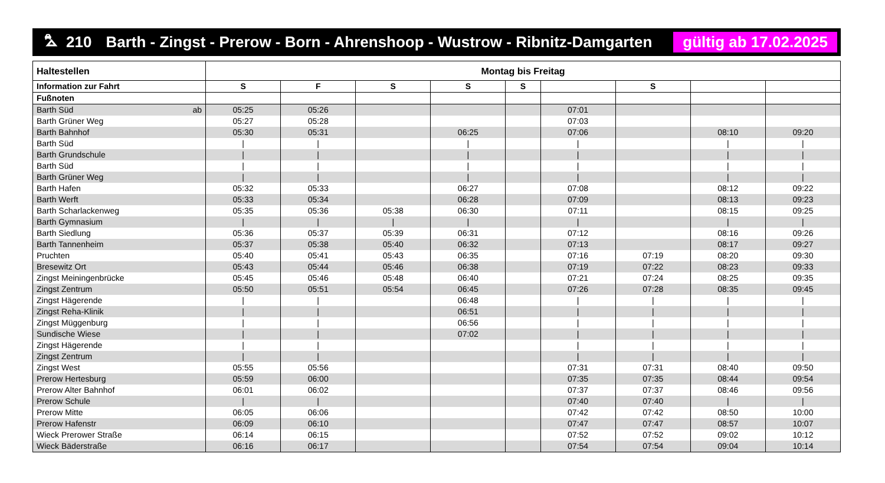⛍ 210 Barth - Zingst - Prerow - Born - Ahrenshoop - Wustrow - Ribnitz-Damgarten gültig ab 17.02.2025
| Haltestellen | Montag bis Freitag | | | | | | | | |
| --- | --- | --- | --- | --- | --- | --- | --- | --- | --- |
| Information zur Fahrt | S | F | S | S | S | | S | | |
| Fußnoten | | | | | | | | | |
| Barth Süd ab | 05:25 | 05:26 | | | | 07:01 | | | |
| Barth Grüner Weg | 05:27 | 05:28 | | | | 07:03 | | | |
| Barth Bahnhof | 05:30 | 05:31 | | 06:25 | | 07:06 | | 08:10 | 09:20 |
| Barth Süd | / | / | | / | | / | | / | / |
| Barth Grundschule | / | / | | / | | / | | / | / |
| Barth Süd | / | / | | / | | / | | / | / |
| Barth Grüner Weg | / | / | | / | | / | | / | / |
| Barth Hafen | 05:32 | 05:33 | | 06:27 | | 07:08 | | 08:12 | 09:22 |
| Barth Werft | 05:33 | 05:34 | | 06:28 | | 07:09 | | 08:13 | 09:23 |
| Barth Scharlackenweg | 05:35 | 05:36 | 05:38 | 06:30 | | 07:11 | | 08:15 | 09:25 |
| Barth Gymnasium | / | / | / | / | | / | | / | / |
| Barth Siedlung | 05:36 | 05:37 | 05:39 | 06:31 | | 07:12 | | 08:16 | 09:26 |
| Barth Tannenheim | 05:37 | 05:38 | 05:40 | 06:32 | | 07:13 | | 08:17 | 09:27 |
| Pruchten | 05:40 | 05:41 | 05:43 | 06:35 | | 07:16 | 07:19 | 08:20 | 09:30 |
| Bresewitz Ort | 05:43 | 05:44 | 05:46 | 06:38 | | 07:19 | 07:22 | 08:23 | 09:33 |
| Zingst Meiningenbrücke | 05:45 | 05:46 | 05:48 | 06:40 | | 07:21 | 07:24 | 08:25 | 09:35 |
| Zingst Zentrum | 05:50 | 05:51 | 05:54 | 06:45 | | 07:26 | 07:28 | 08:35 | 09:45 |
| Zingst Hägerende | / | / | | 06:48 | | / | / | / | / |
| Zingst Reha-Klinik | / | / | | 06:51 | | / | / | / | / |
| Zingst Müggenburg | / | / | | 06:56 | | / | / | / | / |
| Sundische Wiese | / | / | | 07:02 | | / | / | / | / |
| Zingst Hägerende | / | / | | | | / | / | / | / |
| Zingst Zentrum | / | / | | | | / | / | / | / |
| Zingst West | 05:55 | 05:56 | | | | 07:31 | 07:31 | 08:40 | 09:50 |
| Prerow Hertesburg | 05:59 | 06:00 | | | | 07:35 | 07:35 | 08:44 | 09:54 |
| Prerow Alter Bahnhof | 06:01 | 06:02 | | | | 07:37 | 07:37 | 08:46 | 09:56 |
| Prerow Schule | / | / | | | | 07:40 | 07:40 | / | / |
| Prerow Mitte | 06:05 | 06:06 | | | | 07:42 | 07:42 | 08:50 | 10:00 |
| Prerow Hafenstr | 06:09 | 06:10 | | | | 07:47 | 07:47 | 08:57 | 10:07 |
| Wieck Prerower Straße | 06:14 | 06:15 | | | | 07:52 | 07:52 | 09:02 | 10:12 |
| Wieck Bäderstraße | 06:16 | 06:17 | | | | 07:54 | 07:54 | 09:04 | 10:14 |